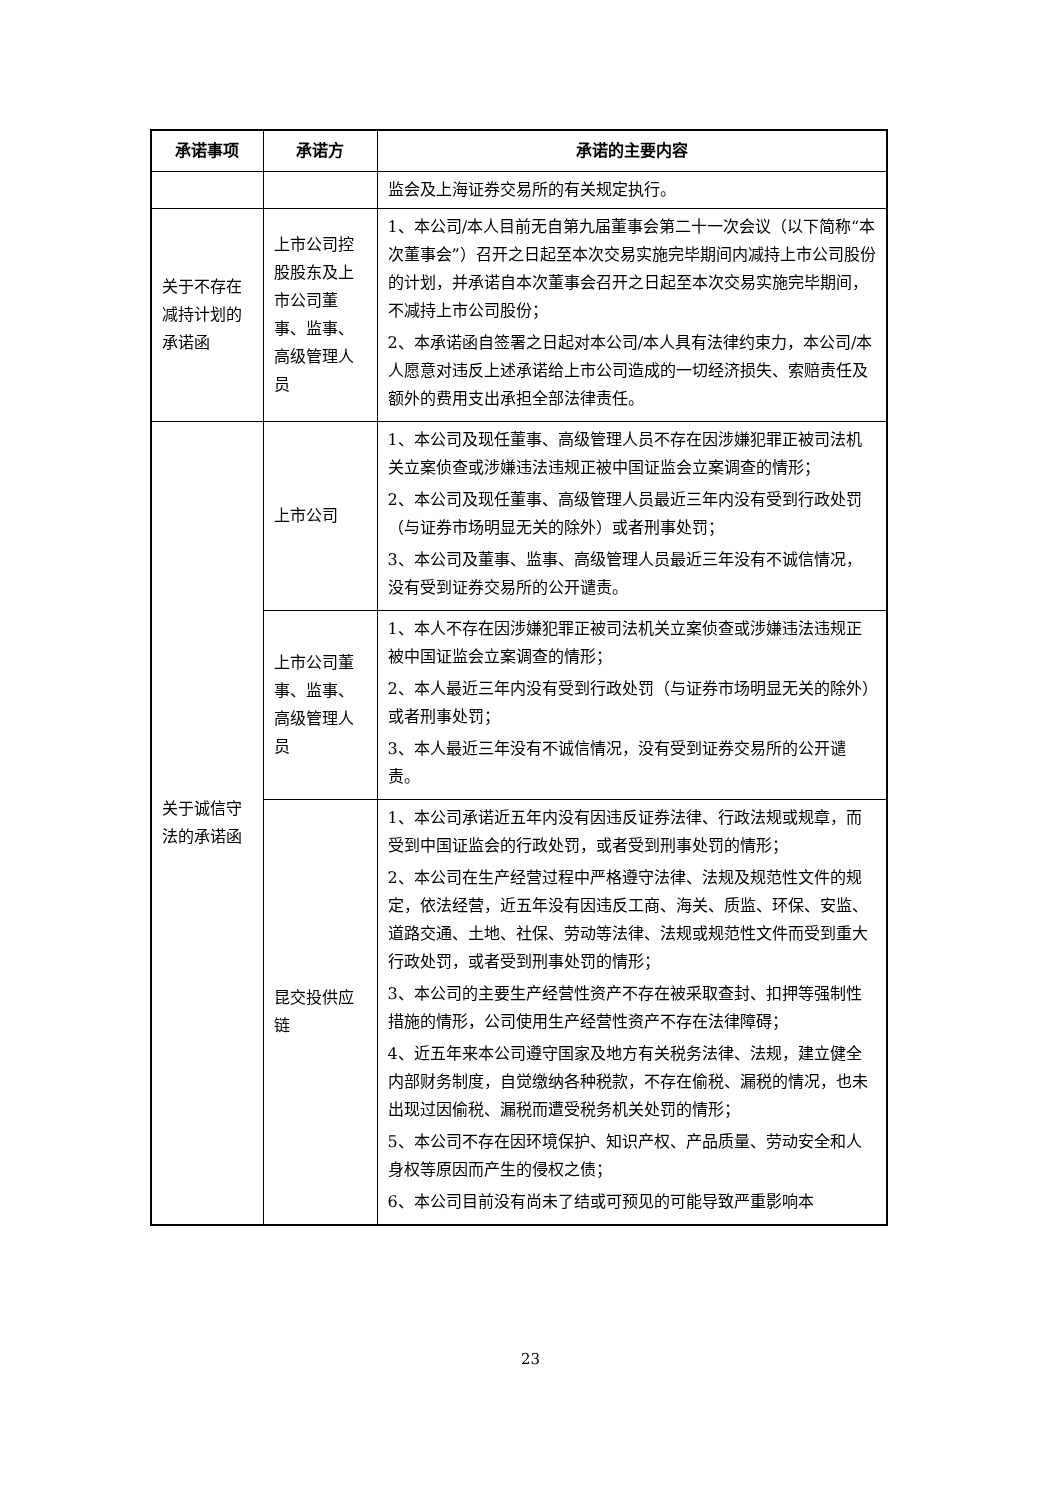| 承诺事项 | 承诺方 | 承诺的主要内容 |
| --- | --- | --- |
| | | 监会及上海证券交易所的有关规定执行。 |
| 关于不存在减持计划的承诺函 | 上市公司控股股东及上市公司董事、监事、高级管理人员 | 1、本公司/本人目前无自第九届董事会第二十一次会议（以下简称“本次董事会”）召开之日起至本次交易实施完毕期间内减持上市公司股份的计划，并承诺自本次董事会召开之日起至本次交易实施完毕期间，不减持上市公司股份； 2、本承诺函自签署之日起对本公司/本人具有法律约束力，本公司/本人愿意对违反上述承诺给上市公司造成的一切经济损失、索赔责任及额外的费用支出承担全部法律责任。 |
| 关于诚信守法的承诺函 | 上市公司 | 1、本公司及现任董事、高级管理人员不存在因涉嫌犯罪正被司法机关立案侦查或涉嫌违法违规正被中国证监会立案调查的情形； 2、本公司及现任董事、高级管理人员最近三年内没有受到行政处罚（与证券市场明显无关的除外）或者刑事处罚； 3、本公司及董事、监事、高级管理人员最近三年没有不诚信情况，没有受到证券交易所的公开谴责。 |
| | 上市公司董事、监事、高级管理人员 | 1、本人不存在因涉嫌犯罪正被司法机关立案侦查或涉嫌违法违规正被中国证监会立案调查的情形； 2、本人最近三年内没有受到行政处罚（与证券市场明显无关的除外）或者刑事处罚； 3、本人最近三年没有不诚信情况，没有受到证券交易所的公开谴责。 |
| | 昆交投供应链 | 1、本公司承诺近五年内没有因违反证券法律、行政法规或规章，而受到中国证监会的行政处罚，或者受到刑事处罚的情形； 2、本公司在生产经营过程中严格遵守法律、法规及规范性文件的规定，依法经营，近五年没有因违反工商、海关、质监、环保、安监、道路交通、土地、社保、劳动等法律、法规或规范性文件而受到重大行政处罚，或者受到刑事处罚的情形； 3、本公司的主要生产经营性资产不存在被采取查封、扣押等强制性措施的情形，公司使用生产经营性资产不存在法律障碍； 4、近五年来本公司遵守国家及地方有关税务法律、法规，建立健全内部财务制度，自觉缴纳各种税款，不存在偷税、漏税的情况，也未出现过因偷税、漏税而遭受税务机关处罚的情形； 5、本公司不存在因环境保护、知识产权、产品质量、劳动安全和人身权等原因而产生的侵权之债； 6、本公司目前没有尚未了结或可预见的可能导致严重影响本 |
23